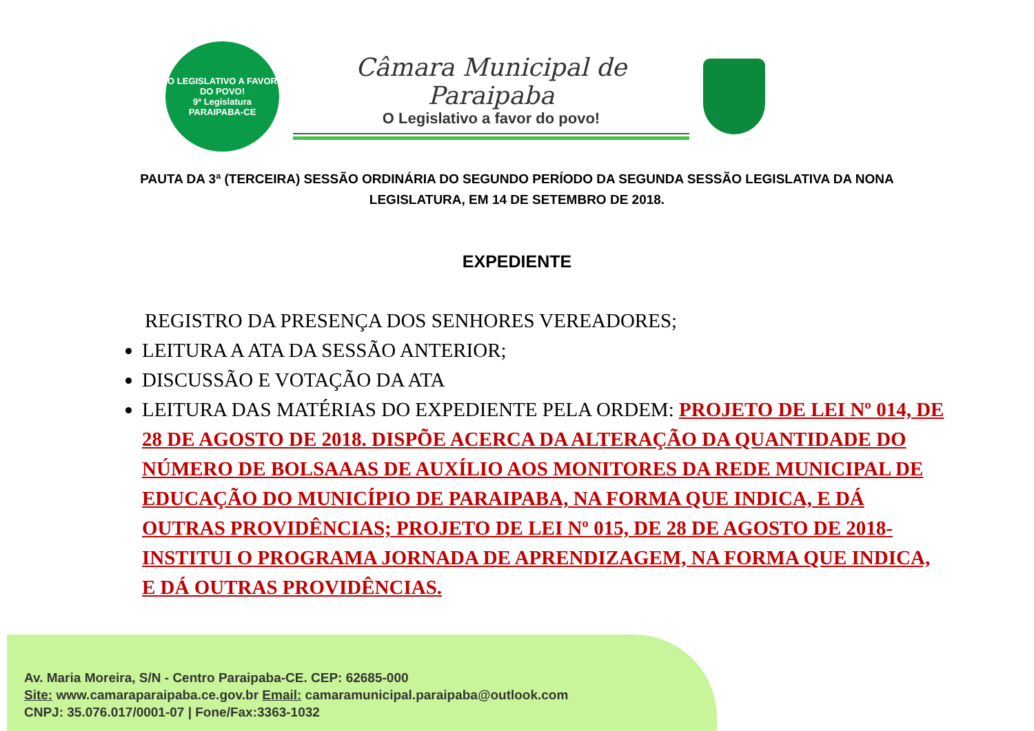O LEGISLATIVO A FAVOR DO POVO!
9ª Legislatura
PARAIPABA-CE
Câmara Municipal de Paraipaba
O Legislativo a favor do povo!
PAUTA DA 3ª (TERCEIRA) SESSÃO ORDINÁRIA DO SEGUNDO PERÍODO DA SEGUNDA SESSÃO LEGISLATIVA DA NONA LEGISLATURA, EM 14 DE SETEMBRO DE 2018.
EXPEDIENTE
REGISTRO DA PRESENÇA DOS SENHORES VEREADORES;
LEITURA A ATA DA SESSÃO ANTERIOR;
DISCUSSÃO E VOTAÇÃO DA ATA
LEITURA DAS MATÉRIAS DO EXPEDIENTE PELA ORDEM: PROJETO DE LEI Nº 014, DE 28 DE AGOSTO DE 2018. DISPÕE ACERCA DA ALTERAÇÃO DA QUANTIDADE DO NÚMERO DE BOLSAAAS DE AUXÍLIO AOS MONITORES DA REDE MUNICIPAL DE EDUCAÇÃO DO MUNICÍPIO DE PARAIPABA, NA FORMA QUE INDICA, E DÁ OUTRAS PROVIDÊNCIAS; PROJETO DE LEI Nº 015, DE 28 DE AGOSTO DE 2018- INSTITUI O PROGRAMA JORNADA DE APRENDIZAGEM, NA FORMA QUE INDICA, E DÁ OUTRAS PROVIDÊNCIAS.
Av. Maria Moreira, S/N - Centro Paraipaba-CE. CEP: 62685-000
Site: www.camaraparaipaba.ce.gov.br Email: camaramunicipal.paraipaba@outlook.com
CNPJ: 35.076.017/0001-07 | Fone/Fax:3363-1032